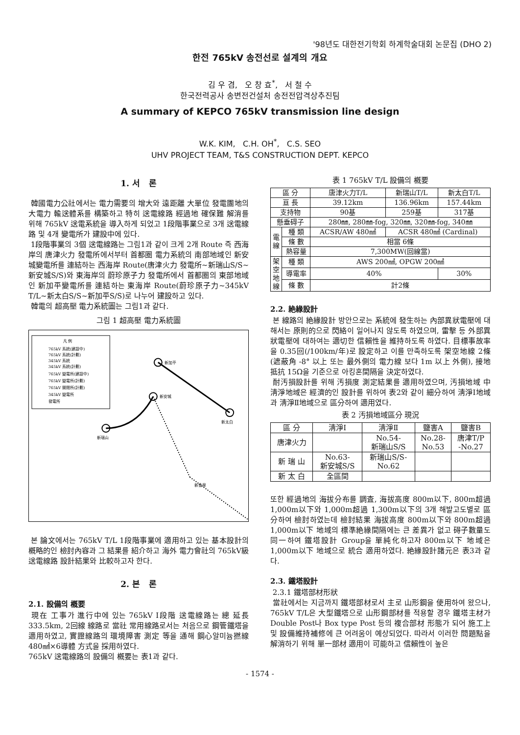'98년도 대한전기학회 하계학술대회 논문집 (DHO 2)
한전 765kV 송전선로 설계의 개요
김 우 겸, 오 창 효<sup>*</sup>, 서 철 수
한국전력공사 송변전건설처 송전전압격상추진팀
A summary of KEPCO 765kV transmission line design
W.K. KIM, C.H. OH<sup>*</sup>, C.S. SEO
UHV PROJECT TEAM, T&S CONSTRUCTION DEPT. KEPCO
1. 서 론
韓國電力公社에서는 電力需要의 增大와 遠距離 大單位 發電團地의 大電力 輸送體系를 構築하고 特히 送電線路 經過地 確保難 解消를 위해 765kV 送電系統을 導入하게 되었고 1段階事業으로 3개 送電線路 및 4개 變電所가 建設中에 있다.
1段階事業의 3個 送電線路는 그림1과 같이 크게 2개 Route 즉 西海岸의 唐津火力 發電所에서부터 首都圈 電力系統의 南部地域인 新安城變電所를 連結하는 西海岸 Route(唐津火力 發電所~新瑞山S/S~新安城S/S)와 東海岸의 蔚珍原子力 發電所에서 首都圈의 東部地域인 新加平變電所를 連結하는 東海岸 Route(蔚珍原子力~345kV T/L~新太白S/S~新加平S/S)로 나누어 建設하고 있다.
韓電의 超高壓 電力系統圖는 그림1과 같다.
그림 1 超高壓 電力系統圖
凡 例
765kV 系統(建設中)
765kV 系統(計劃)
345kV 系統
345kV 系統(計劃)
765kV 變電所(建設中)
765kV 變電所(計劃)
765kV 開閉所(計劃)
345kV 變電所
發電所
新加平
新安城
新瑞山
新太白
新金泉
본 論文에서는 765kV T/L 1段階事業에 適用하고 있는 基本設計의 槪略的인 檢討內容과 그 結果를 紹介하고 海外 電力會社의 765kV級 送電線路 設計結果와 比較하고자 한다.
2. 본 론
2.1. 設備의 槪要
現在 工事가 進行中에 있는 765kV Ⅰ段階 送電線路는 總 延長 333.5km, 2回線 線路로 當社 常用線路로서는 처음으로 鋼管鐵塔을 適用하였고, 實證線路의 環境障害 測定 等을 通해 鋼心알미늄撚線 480㎟×6導體 方式을 採用하였다.
765kV 送電線路의 設備의 槪要는 表1과 같다.
表 1 765kV T/L 設備의 槪要
| 區 分 | | 唐津火力T/L | 新瑞山T/L | 新太白T/L |
| --- | --- | --- | --- | --- |
| 亘 長 | | 39.12km | 136.96km | 157.44km |
| 支持物 | | 90基 | 259基 | 317基 |
| 懸垂碍子 | | 280㎜, 280㎜-fog, 320㎜, 320㎜-fog, 340㎜ | | |
| 電 線 | 種 類 | ACSR/AW 480㎟ | ACSR 480㎟ (Cardinal) | |
| | 條 數 | 相當 6條 | | |
| | 熱容量 | 7,300MW(回線當) | | |
| 架 空 地 線 | 種 類 | AWS 200㎟, OPGW 200㎟ | | |
| | 導電率 | 40% | | 30% |
| | 條 數 | 計2條 | | |
2.2. 絶緣設計
본 線路의 絶緣設計 방안으로는 系統에 發生하는 內部異狀電壓에 대해서는 原則的으로 閃絡이 일어나지 않도록 하였으며, 雷擊 등 外部異狀電壓에 대하여는 適切한 信賴性을 維持하도록 하였다. 目標事故率을 0.35回(/100km/年)로 設定하고 이를 만족하도록 架空地線 2條(遮蔽角 -8° 以上 또는 最外側의 電力線 보다 1m 以上 外側), 接地抵抗 15Ω을 기준으로 아킹혼間隔을 決定하였다.
耐汚損設計를 위해 汚損度 測定結果를 適用하였으며, 汚損地域 中 淸淨地域은 經濟的인 設計를 위하여 表2와 같이 細分하여 淸淨Ⅰ地域과 淸淨Ⅱ地域으로 區分하여 適用였다.
表 2 汚損地域區分 現況
| 區 分 | 淸淨Ⅰ | 淸淨Ⅱ | 鹽害A | 鹽害B |
| --- | --- | --- | --- | --- |
| 唐津火力 | | No.54- 新瑞山S/S | No.28- No.53 | 唐津T/P -No.27 |
| 新 瑞 山 | No.63- 新安城S/S | 新瑞山S/S- No.62 | | |
| 新 太 白 | 全區間 | | | |
또한 經過地의 海拔分布를 調査, 海拔高度 800m以下, 800m超過 1,000m以下와 1,000m超過 1,300m以下의 3개 해발고도별로 區分하여 檢討하였는데 檢討結果 海拔高度 800m以下와 800m超過 1,000m以下 地域의 標準絶緣間隔에는 큰 差異가 없고 碍子數量도 同一하여 鐵塔設計 Group을 單純化하고자 800m以下 地域은 1,000m以下 地域으로 統合 適用하였다. 絶緣設計諸元은 表3과 같다.
2.3. 鐵塔設計
2.3.1 鐵塔部材形狀
當社에서는 지금까지 鐵塔部材로서 主로 山形鋼을 使用하여 왔으나, 765kV T/L은 大型鐵塔으로 山形鋼部材를 적용할 경우 鐵塔主材가 Double Post나 Box type Post 등의 複合部材 形態가 되어 施工上 및 設備維持補修에 큰 어려움이 예상되었다. 따라서 이러한 問題點을 解消하기 위해 單一部材 適用이 可能하고 信賴性이 높은
- 1574 -